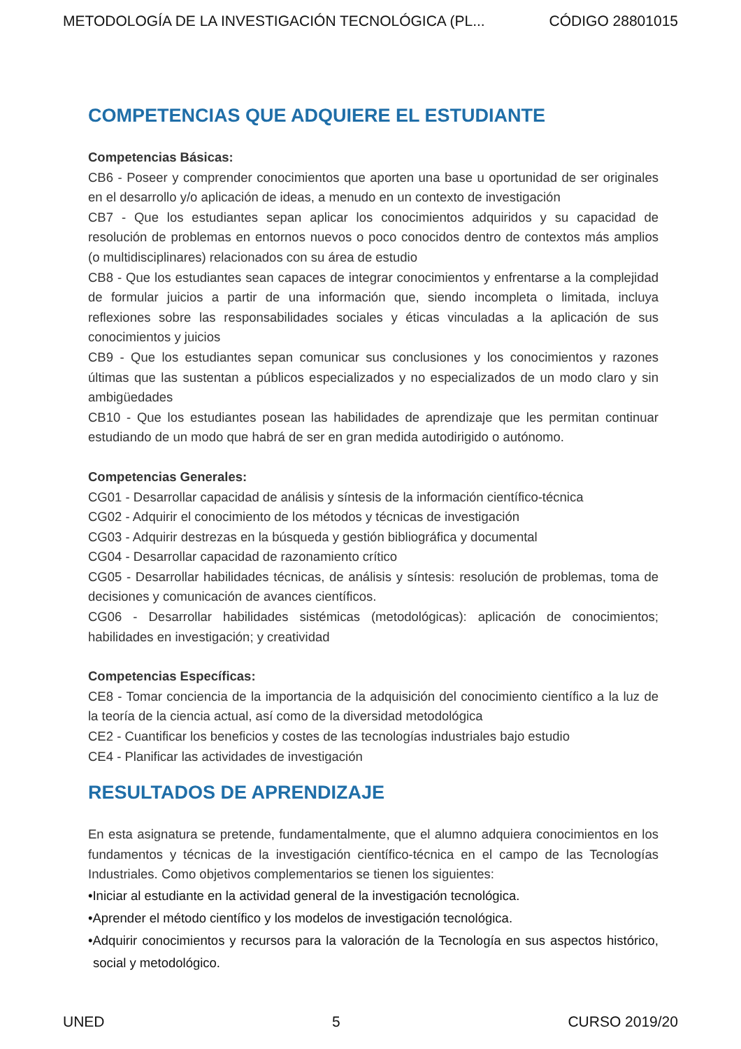METODOLOGÍA DE LA INVESTIGACIÓN TECNOLÓGICA (PL... CÓDIGO 28801015
COMPETENCIAS QUE ADQUIERE EL ESTUDIANTE
Competencias Básicas:
CB6 - Poseer y comprender conocimientos que aporten una base u oportunidad de ser originales en el desarrollo y/o aplicación de ideas, a menudo en un contexto de investigación
CB7 - Que los estudiantes sepan aplicar los conocimientos adquiridos y su capacidad de resolución de problemas en entornos nuevos o poco conocidos dentro de contextos más amplios (o multidisciplinares) relacionados con su área de estudio
CB8 - Que los estudiantes sean capaces de integrar conocimientos y enfrentarse a la complejidad de formular juicios a partir de una información que, siendo incompleta o limitada, incluya reflexiones sobre las responsabilidades sociales y éticas vinculadas a la aplicación de sus conocimientos y juicios
CB9 - Que los estudiantes sepan comunicar sus conclusiones y los conocimientos y razones últimas que las sustentan a públicos especializados y no especializados de un modo claro y sin ambigüedades
CB10 - Que los estudiantes posean las habilidades de aprendizaje que les permitan continuar estudiando de un modo que habrá de ser en gran medida autodirigido o autónomo.
Competencias Generales:
CG01 - Desarrollar capacidad de análisis y síntesis de la información científico-técnica
CG02 - Adquirir el conocimiento de los métodos y técnicas de investigación
CG03 - Adquirir destrezas en la búsqueda y gestión bibliográfica y documental
CG04 - Desarrollar capacidad de razonamiento crítico
CG05 - Desarrollar habilidades técnicas, de análisis y síntesis: resolución de problemas, toma de decisiones y comunicación de avances científicos.
CG06 - Desarrollar habilidades sistémicas (metodológicas): aplicación de conocimientos; habilidades en investigación; y creatividad
Competencias Específicas:
CE8 - Tomar conciencia de la importancia de la adquisición del conocimiento científico a la luz de la teoría de la ciencia actual, así como de la diversidad metodológica
CE2 - Cuantificar los beneficios y costes de las tecnologías industriales bajo estudio
CE4 - Planificar las actividades de investigación
RESULTADOS DE APRENDIZAJE
En esta asignatura se pretende, fundamentalmente, que el alumno adquiera conocimientos en los fundamentos y técnicas de la investigación científico-técnica en el campo de las Tecnologías Industriales. Como objetivos complementarios se tienen los siguientes:
•Iniciar al estudiante en la actividad general de la investigación tecnológica.
•Aprender el método científico y los modelos de investigación tecnológica.
•Adquirir conocimientos y recursos para la valoración de la Tecnología en sus aspectos histórico, social y metodológico.
UNED 5 CURSO 2019/20